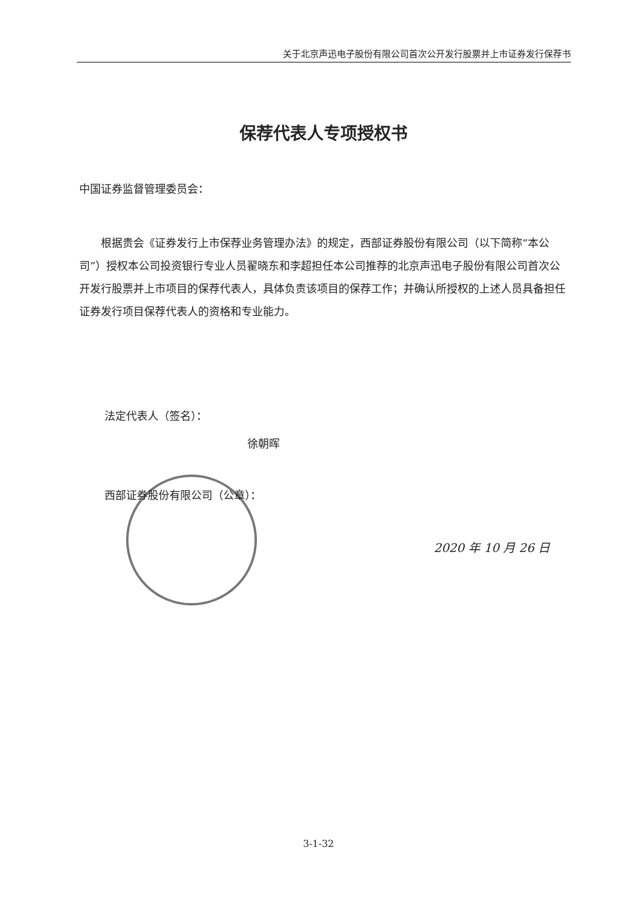关于北京声迅电子股份有限公司首次公开发行股票并上市证券发行保荐书
保荐代表人专项授权书
中国证券监督管理委员会：
根据贵会《证券发行上市保荐业务管理办法》的规定，西部证券股份有限公司（以下简称“本公司”）授权本公司投资银行专业人员翟晓东和李超担任本公司推荐的北京声迅电子股份有限公司首次公开发行股票并上市项目的保荐代表人，具体负责该项目的保荐工作；并确认所授权的上述人员具备担任证券发行项目保荐代表人的资格和专业能力。
法定代表人（签名）：
徐朝晖
西部证券股份有限公司（公章）：
2020 年 10 月 26 日
3-1-32